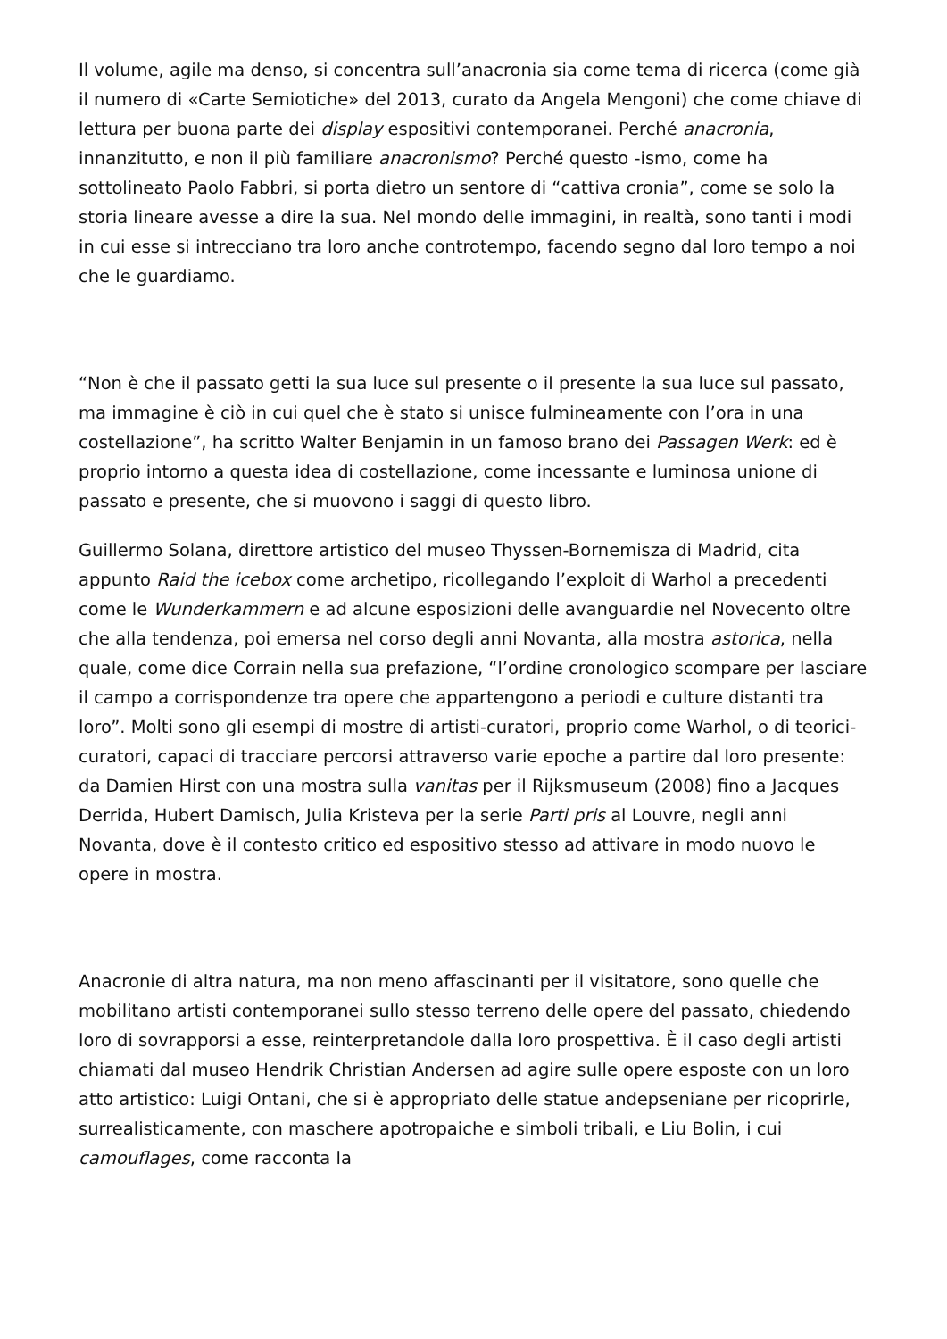Il volume, agile ma denso, si concentra sull’anacronia sia come tema di ricerca (come già il numero di «Carte Semiotiche» del 2013, curato da Angela Mengoni) che come chiave di lettura per buona parte dei display espositivi contemporanei. Perché anacronia, innanzitutto, e non il più familiare anacronismo? Perché questo -ismo, come ha sottolineato Paolo Fabbri, si porta dietro un sentore di “cattiva cronia”, come se solo la storia lineare avesse a dire la sua. Nel mondo delle immagini, in realtà, sono tanti i modi in cui esse si intrecciano tra loro anche controtempo, facendo segno dal loro tempo a noi che le guardiamo.
“Non è che il passato getti la sua luce sul presente o il presente la sua luce sul passato, ma immagine è ciò in cui quel che è stato si unisce fulmineamente con l’ora in una costellazione”, ha scritto Walter Benjamin in un famoso brano dei Passagen Werk: ed è proprio intorno a questa idea di costellazione, come incessante e luminosa unione di passato e presente, che si muovono i saggi di questo libro.
Guillermo Solana, direttore artistico del museo Thyssen-Bornemisza di Madrid, cita appunto Raid the icebox come archetipo, ricollegando l’exploit di Warhol a precedenti come le Wunderkammern e ad alcune esposizioni delle avanguardie nel Novecento oltre che alla tendenza, poi emersa nel corso degli anni Novanta, alla mostra astorica, nella quale, come dice Corrain nella sua prefazione, “l’ordine cronologico scompare per lasciare il campo a corrispondenze tra opere che appartengono a periodi e culture distanti tra loro”. Molti sono gli esempi di mostre di artisti-curatori, proprio come Warhol, o di teorici-curatori, capaci di tracciare percorsi attraverso varie epoche a partire dal loro presente: da Damien Hirst con una mostra sulla vanitas per il Rijksmuseum (2008) fino a Jacques Derrida, Hubert Damisch, Julia Kristeva per la serie Parti pris al Louvre, negli anni Novanta, dove è il contesto critico ed espositivo stesso ad attivare in modo nuovo le opere in mostra.
Anacronie di altra natura, ma non meno affascinanti per il visitatore, sono quelle che mobilitano artisti contemporanei sullo stesso terreno delle opere del passato, chiedendo loro di sovrapporsi a esse, reinterpretandole dalla loro prospettiva. È il caso degli artisti chiamati dal museo Hendrik Christian Andersen ad agire sulle opere esposte con un loro atto artistico: Luigi Ontani, che si è appropriato delle statue andерseniane per ricoprirle, surrealisticamente, con maschere apotropaiche e simboli tribali, e Liu Bolin, i cui camouflages, come racconta la